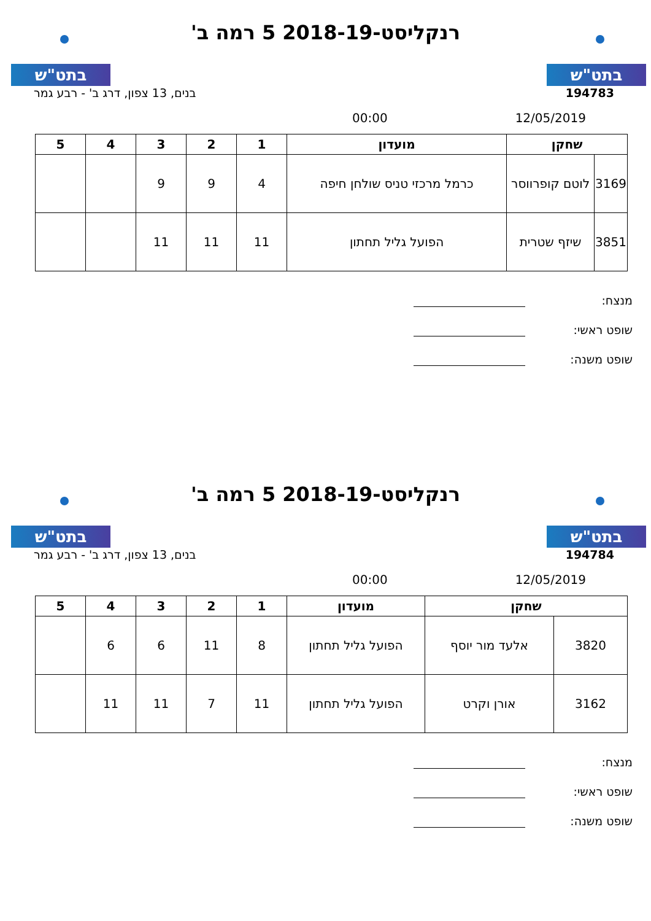בתט"ש בתט"ש
רנקליסט-2018-19 5 רמה ב'
בנים, 13 צפון, דרג ב' - רבע גמר 194783
00:00 12/05/2019
| שחקן | | מועדון | 1 | 2 | 3 | 4 | 5 |
| --- | --- | --- | --- | --- | --- | --- | --- |
| 3169 | לוטם קופרווסר | כרמל מרכזי טניס שולחן חיפה | 4 | 9 | 9 | | |
| 3851 | שיזף שטרית | הפועל גליל תחתון | 11 | 11 | 11 | | |
מנצח:
שופט ראשי:
שופט משנה:
בתט"ש בתט"ש
רנקליסט-2018-19 5 רמה ב'
בנים, 13 צפון, דרג ב' - רבע גמר 194784
00:00 12/05/2019
| שחקן | | מועדון | 1 | 2 | 3 | 4 | 5 |
| --- | --- | --- | --- | --- | --- | --- | --- |
| 3820 | אלעד מור יוסף | הפועל גליל תחתון | 8 | 11 | 6 | 6 | |
| 3162 | אורן וקרט | הפועל גליל תחתון | 11 | 7 | 11 | 11 | |
מנצח:
שופט ראשי:
שופט משנה: